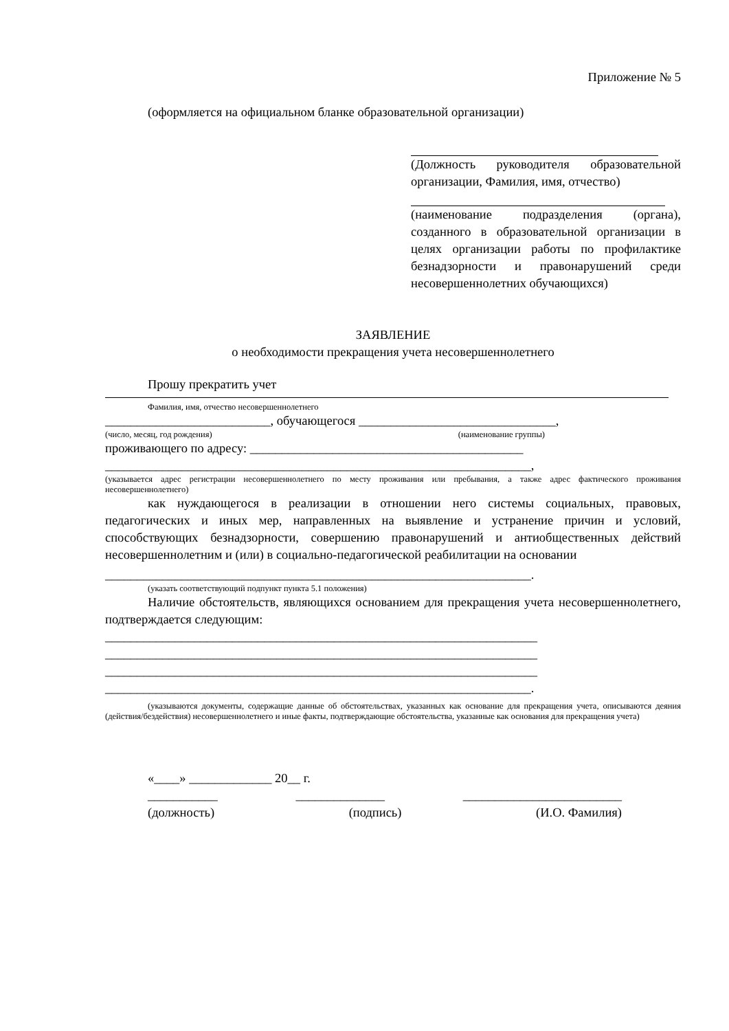Приложение № 5
(оформляется на официальном бланке образовательной организации)
(Должность руководителя образовательной организации, Фамилия, имя, отчество)
(наименование подразделения (органа), созданного в образовательной организации в целях организации работы по профилактике безнадзорности и правонарушений среди несовершеннолетних обучающихся)
ЗАЯВЛЕНИЕ
о необходимости прекращения учета несовершеннолетнего
Прошу прекратить учет
Фамилия, имя, отчество несовершеннолетнего
__________________________, обучающегося _______________________________,
(число, месяц, год рождения) (наименование группы)
проживающего по адресу: ___________________________________________
___________________________________________________________________,
(указывается адрес регистрации несовершеннолетнего по месту проживания или пребывания, а также адрес фактического проживания несовершеннолетнего)
как нуждающегося в реализации в отношении него системы социальных, правовых, педагогических и иных мер, направленных на выявление и устранение причин и условий, способствующих безнадзорности, совершению правонарушений и антиобщественных действий несовершеннолетним и (или) в социально-педагогической реабилитации на основании
___________________________________________________________________.
(указать соответствующий подпункт пункта 5.1 положения)
Наличие обстоятельств, являющихся основанием для прекращения учета несовершеннолетнего, подтверждается следующим:
____________________________________________________________________
____________________________________________________________________
____________________________________________________________________
___________________________________________________________________.
(указываются документы, содержащие данные об обстоятельствах, указанных как основание для прекращения учета, описываются деяния (действия/бездействия) несовершеннолетнего и иные факты, подтверждающие обстоятельства, указанные как основания для прекращения учета)
«____» _____________ 20__ г.
___________ ______________ _________________________
(должность) (подпись) (И.О. Фамилия)